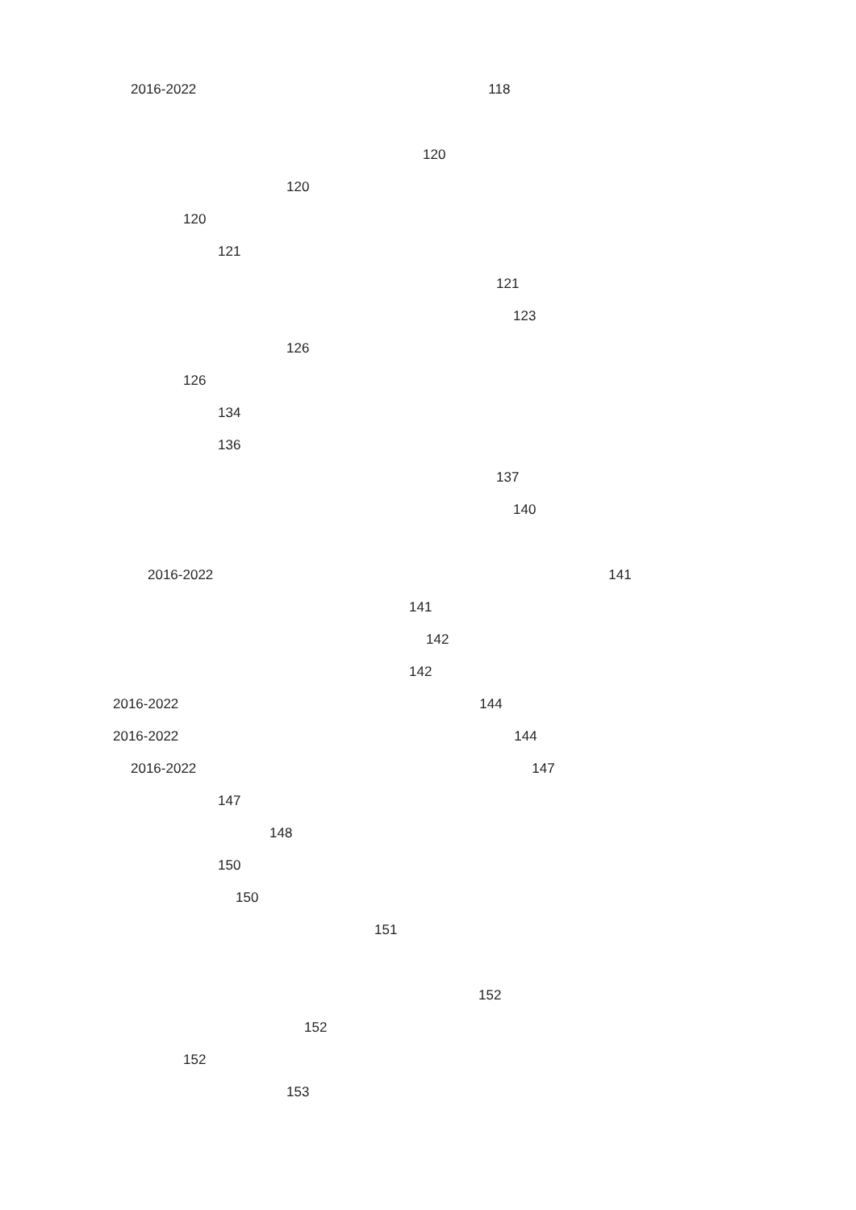2016-2022 118
120
120
120
121
121
123
126
126
134
136
137
140
2016-2022 141
141
142
142
2016-2022 144
2016-2022 144
2016-2022 147
147
148
150
150
151
152
152
152
153